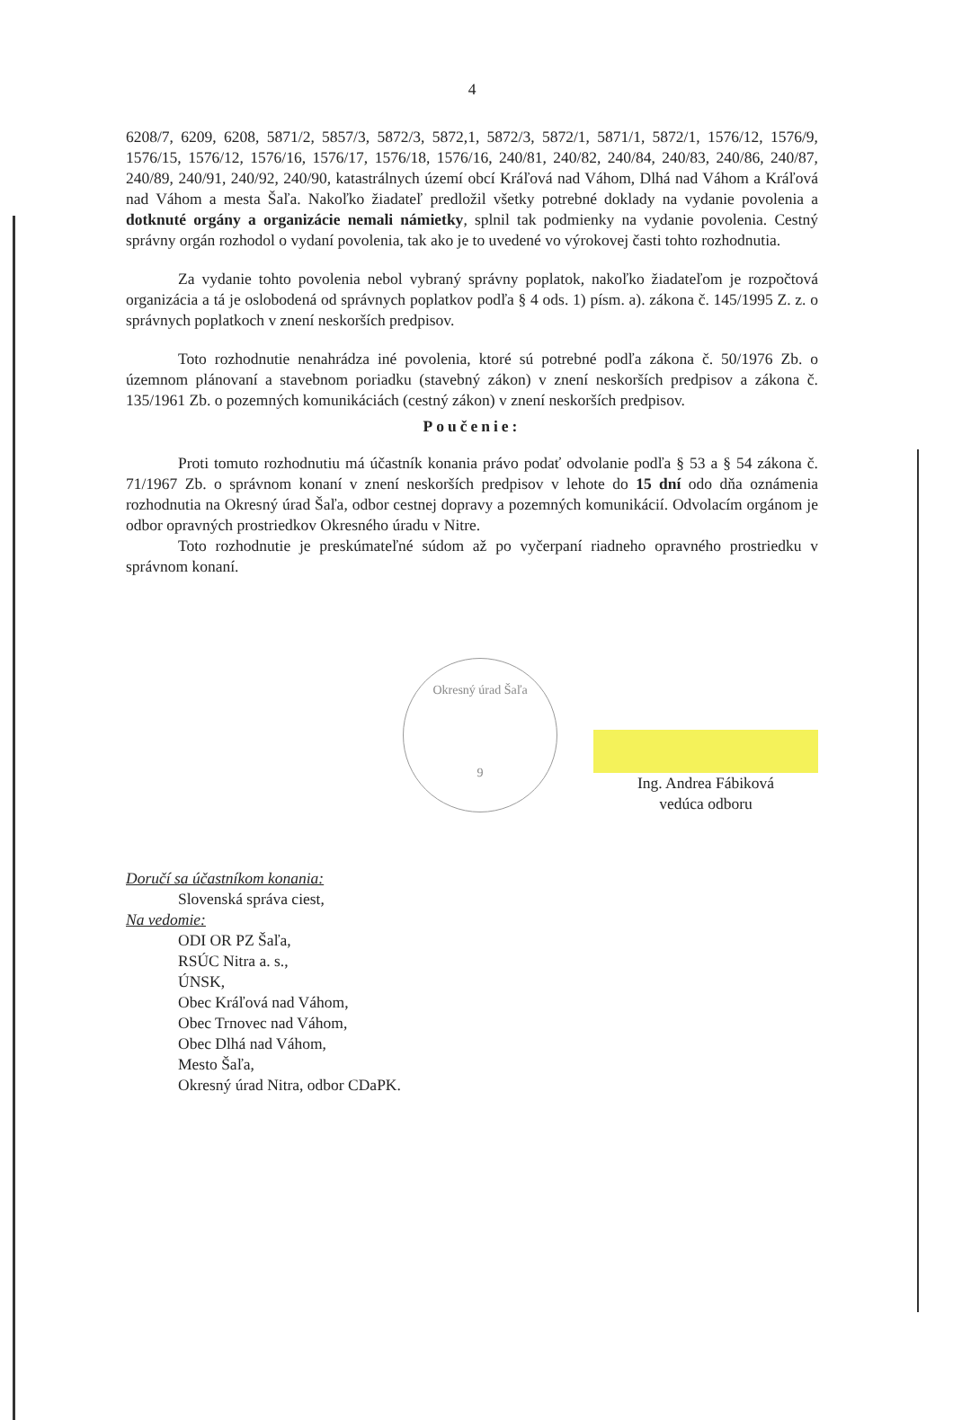4
6208/7, 6209, 6208, 5871/2, 5857/3, 5872/3, 5872,1, 5872/3, 5872/1, 5871/1, 5872/1, 1576/12, 1576/9, 1576/15, 1576/12, 1576/16, 1576/17, 1576/18, 1576/16, 240/81, 240/82, 240/84, 240/83, 240/86, 240/87, 240/89, 240/91, 240/92, 240/90, katastrálnych území obcí Kráľová nad Váhom, Dlhá nad Váhom a Kráľová nad Váhom a mesta Šaľa. Nakoľko žiadateľ predložil všetky potrebné doklady na vydanie povolenia a dotknuté orgány a organizácie nemali námietky, splnil tak podmienky na vydanie povolenia. Cestný správny orgán rozhodol o vydaní povolenia, tak ako je to uvedené vo výrokovej časti tohto rozhodnutia.
Za vydanie tohto povolenia nebol vybraný správny poplatok, nakoľko žiadateľom je rozpočtová organizácia a tá je oslobodená od správnych poplatkov podľa § 4 ods. 1) písm. a). zákona č. 145/1995 Z. z. o správnych poplatkoch v znení neskorších predpisov.
Toto rozhodnutie nenahrádza iné povolenia, ktoré sú potrebné podľa zákona č. 50/1976 Zb. o územnom plánovaní a stavebnom poriadku (stavebný zákon) v znení neskorších predpisov a zákona č. 135/1961 Zb. o pozemných komunikáciách (cestný zákon) v znení neskorších predpisov.
Poučenie:
Proti tomuto rozhodnutiu má účastník konania právo podať odvolanie podľa § 53 a § 54 zákona č. 71/1967 Zb. o správnom konaní v znení neskorších predpisov v lehote do 15 dní odo dňa oznámenia rozhodnutia na Okresný úrad Šaľa, odbor cestnej dopravy a pozemných komunikácií. Odvolacím orgánom je odbor opravných prostriedkov Okresného úradu v Nitre.
Toto rozhodnutie je preskúmateľné súdom až po vyčerpaní riadneho opravného prostriedku v správnom konaní.
Okresný úrad Šaľa
9
Ing. Andrea Fábiková
vedúca odboru
Doručí sa účastníkom konania:
Slovenská správa ciest,
Na vedomie:
ODI OR PZ Šaľa,
RSÚC Nitra a. s.,
ÚNSK,
Obec Kráľová nad Váhom,
Obec Trnovec nad Váhom,
Obec Dlhá nad Váhom,
Mesto Šaľa,
Okresný úrad Nitra, odbor CDaPK.